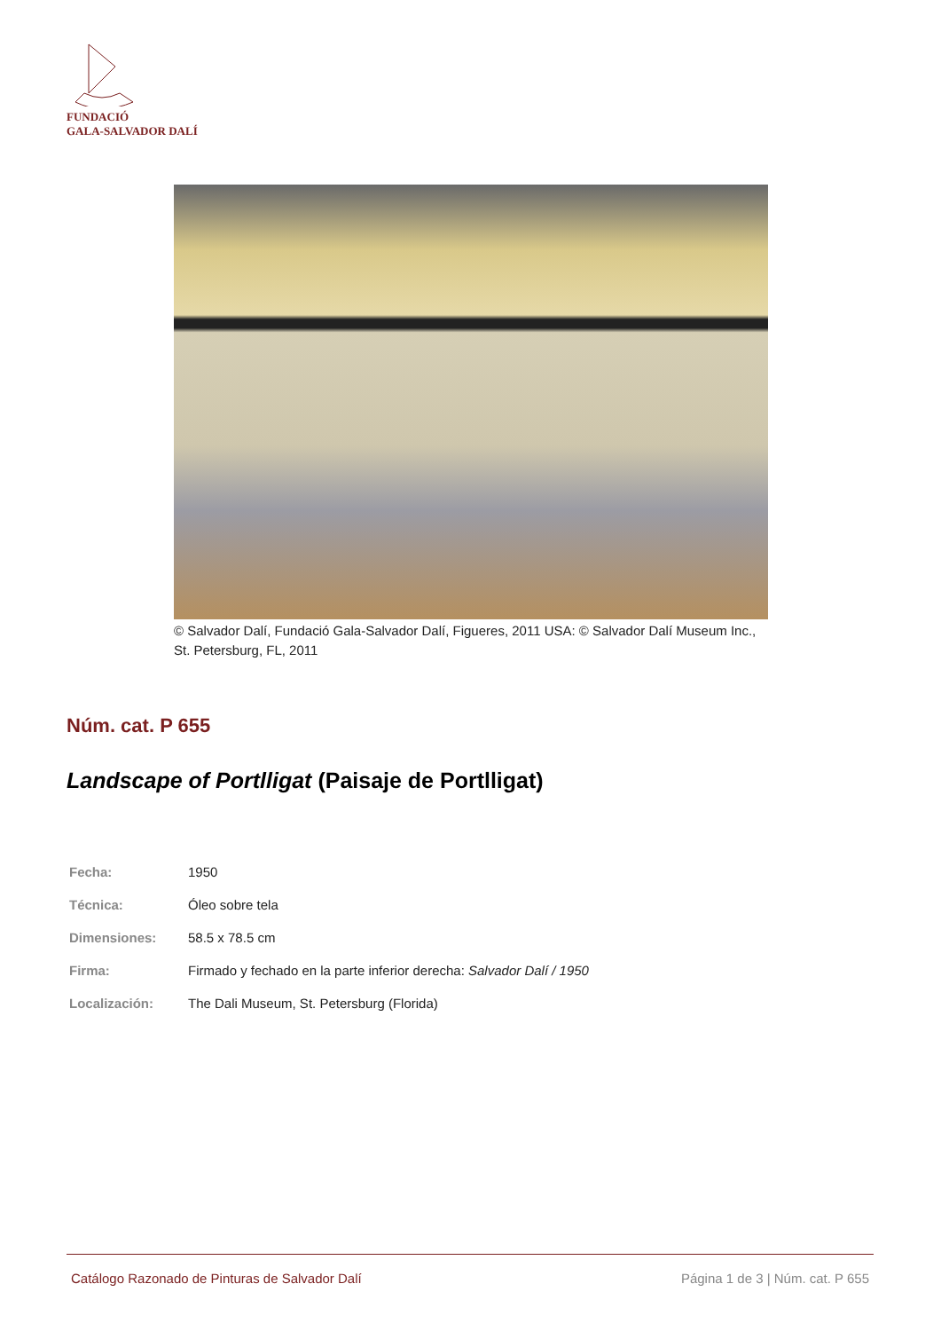FUNDACIÓ
GALA-SALVADOR DALÍ
© Salvador Dalí, Fundació Gala-Salvador Dalí, Figueres, 2011 USA: © Salvador Dalí Museum Inc., St. Petersburg, FL, 2011
Núm. cat. P 655
Landscape of Portlligat (Paisaje de Portlligat)
| Fecha: | 1950 |
| Técnica: | Óleo sobre tela |
| Dimensiones: | 58.5 x 78.5 cm |
| Firma: | Firmado y fechado en la parte inferior derecha: Salvador Dalí / 1950 |
| Localización: | The Dali Museum, St. Petersburg (Florida) |
Catálogo Razonado de Pinturas de Salvador Dalí Página 1 de 3 | Núm. cat. P 655